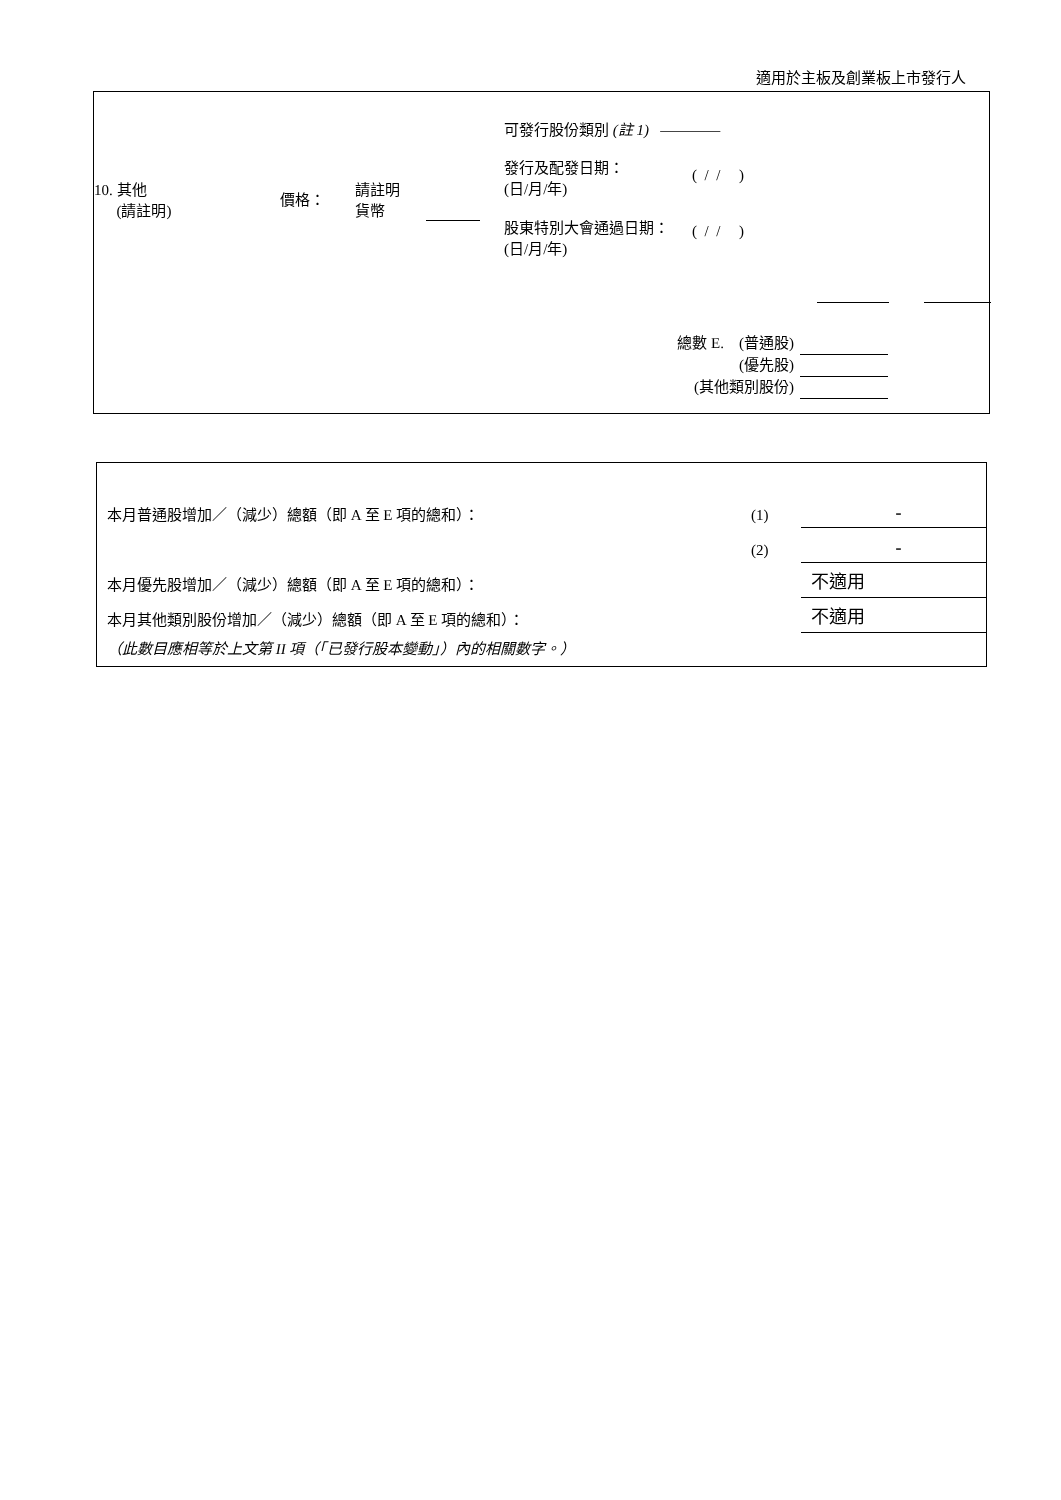適用於主板及創業板上市發行人
可發行股份類別 (註 1) ————
發行及配發日期：
(日/月/年)
( / / )
10. 其他
(請註明)
價格：
請註明
貨幣
股東特別大會通過日期：
(日/月/年)
( / / )
總數 E. (普通股)
(優先股)
(其他類別股份)
| 本月普通股增加／（減少）總額（即 A 至 E 項的總和）： | (1) | - |
| | (2) | - |
| 本月優先股增加／（減少）總額（即 A 至 E 項的總和）： | | 不適用 |
| 本月其他類別股份增加／（減少）總額（即 A 至 E 項的總和）： | | 不適用 |
| （此數目應相等於上文第 II 項（「已發行股本變動」）內的相關數字。） | | |